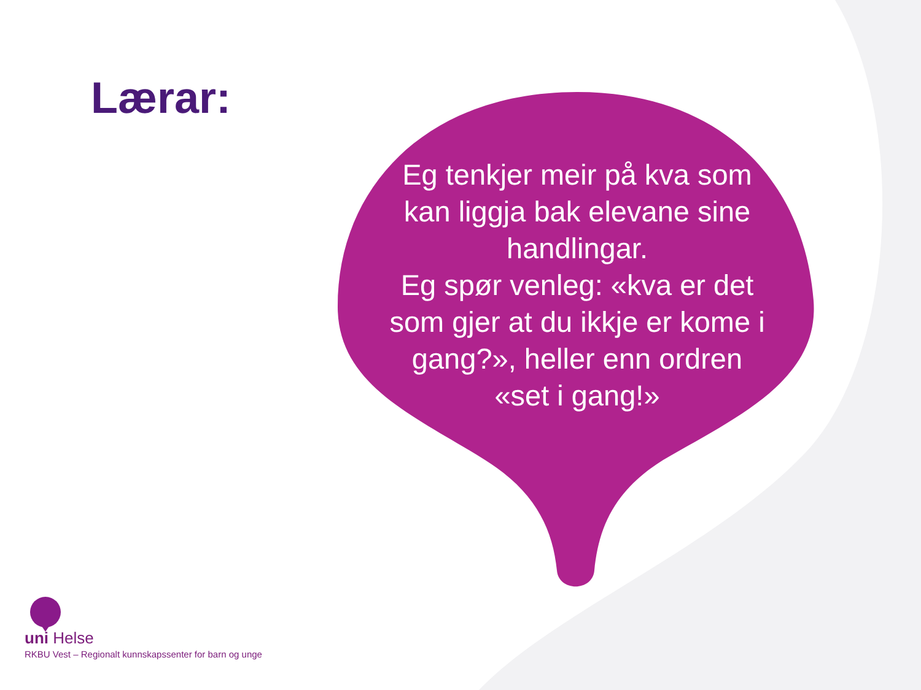Lærar:
Eg tenkjer meir på kva som kan liggja bak elevane sine handlingar.
Eg spør venleg: «kva er det som gjer at du ikkje er kome i gang?», heller enn ordren «set i gang!»
uni Helse
RKBU Vest – Regionalt kunnskapssenter for barn og unge